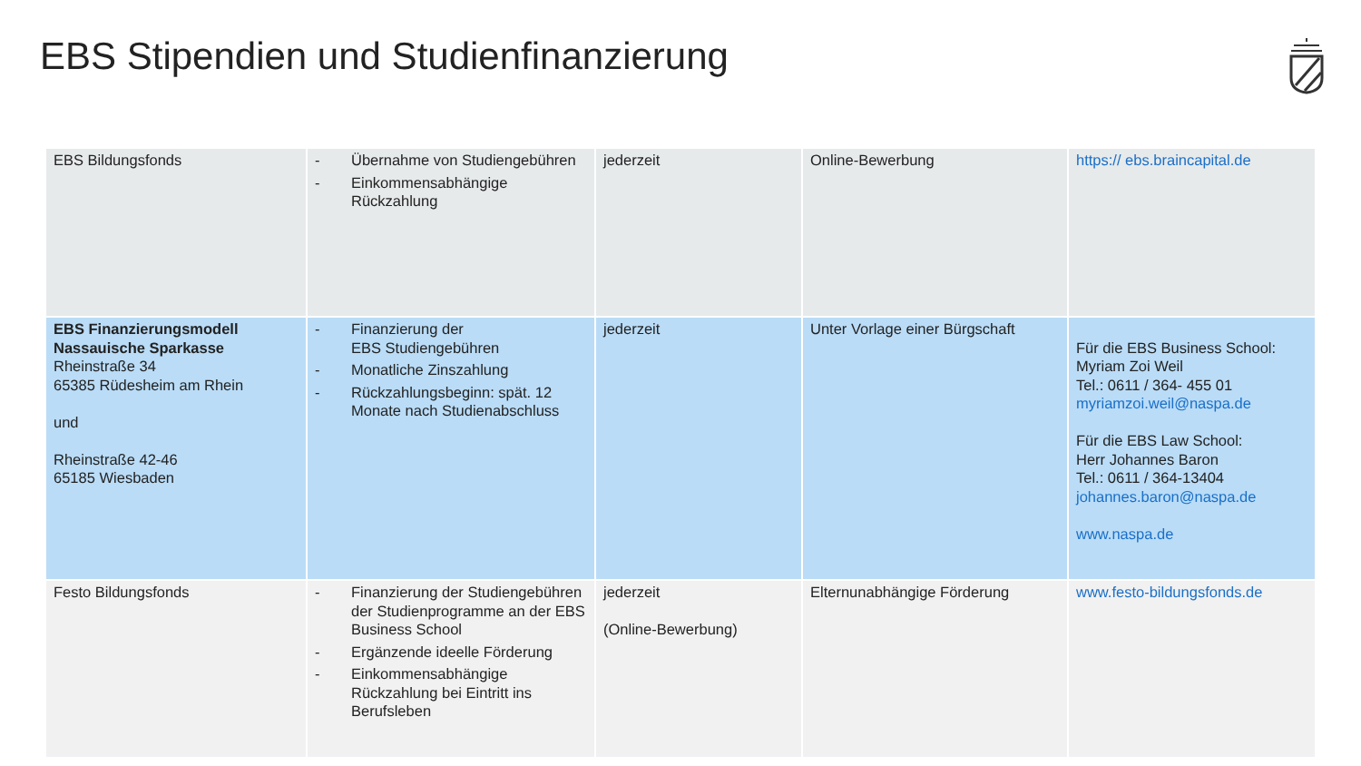EBS Stipendien und Studienfinanzierung
| EBS Bildungsfonds | - Übernahme von Studiengebühren - Einkommensabhängige Rückzahlung | jederzeit | Online-Bewerbung | https:// ebs.braincapital.de |
| EBS Finanzierungsmodell Nassauische Sparkasse Rheinstraße 34 65385 Rüdesheim am Rhein und Rheinstraße 42-46 65185 Wiesbaden | - Finanzierung der EBS Studiengebühren - Monatliche Zinszahlung - Rückzahlungsbeginn: spät. 12 Monate nach Studienabschluss | jederzeit | Unter Vorlage einer Bürgschaft | Für die EBS Business School: Myriam Zoi Weil Tel.: 0611 / 364- 455 01 myriamzoi.weil@naspa.de Für die EBS Law School: Herr Johannes Baron Tel.: 0611 / 364-13404 johannes.baron@naspa.de www.naspa.de |
| Festo Bildungsfonds | - Finanzierung der Studiengebühren der Studienprogramme an der EBS Business School - Ergänzende ideelle Förderung - Einkommensabhängige Rückzahlung bei Eintritt ins Berufsleben | jederzeit (Online-Bewerbung) | Elternunabhängige Förderung | www.festo-bildungsfonds.de |